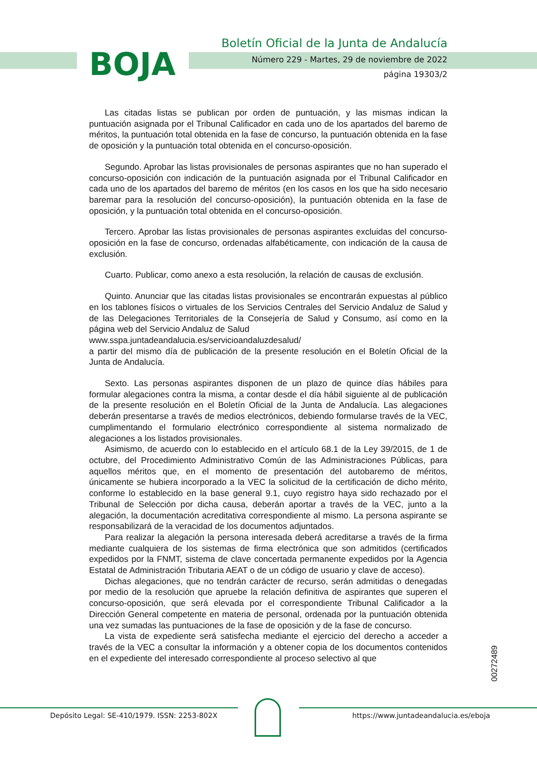BOJA
Boletín Oficial de la Junta de Andalucía
Número 229 - Martes, 29 de noviembre de 2022
página 19303/2
Las citadas listas se publican por orden de puntuación, y las mismas indican la puntuación asignada por el Tribunal Calificador en cada uno de los apartados del baremo de méritos, la puntuación total obtenida en la fase de concurso, la puntuación obtenida en la fase de oposición y la puntuación total obtenida en el concurso-oposición.
Segundo. Aprobar las listas provisionales de personas aspirantes que no han superado el concurso-oposición con indicación de la puntuación asignada por el Tribunal Calificador en cada uno de los apartados del baremo de méritos (en los casos en los que ha sido necesario baremar para la resolución del concurso-oposición), la puntuación obtenida en la fase de oposición, y la puntuación total obtenida en el concurso-oposición.
Tercero. Aprobar las listas provisionales de personas aspirantes excluidas del concurso-oposición en la fase de concurso, ordenadas alfabéticamente, con indicación de la causa de exclusión.
Cuarto. Publicar, como anexo a esta resolución, la relación de causas de exclusión.
Quinto. Anunciar que las citadas listas provisionales se encontrarán expuestas al público en los tablones físicos o virtuales de los Servicios Centrales del Servicio Andaluz de Salud y de las Delegaciones Territoriales de la Consejería de Salud y Consumo, así como en la página web del Servicio Andaluz de Salud
www.sspa.juntadeandalucia.es/servicioandaluzdesalud/
a partir del mismo día de publicación de la presente resolución en el Boletín Oficial de la Junta de Andalucía.
Sexto. Las personas aspirantes disponen de un plazo de quince días hábiles para formular alegaciones contra la misma, a contar desde el día hábil siguiente al de publicación de la presente resolución en el Boletín Oficial de la Junta de Andalucía. Las alegaciones deberán presentarse a través de medios electrónicos, debiendo formularse través de la VEC, cumplimentando el formulario electrónico correspondiente al sistema normalizado de alegaciones a los listados provisionales.
Asimismo, de acuerdo con lo establecido en el artículo 68.1 de la Ley 39/2015, de 1 de octubre, del Procedimiento Administrativo Común de las Administraciones Públicas, para aquellos méritos que, en el momento de presentación del autobaremo de méritos, únicamente se hubiera incorporado a la VEC la solicitud de la certificación de dicho mérito, conforme lo establecido en la base general 9.1, cuyo registro haya sido rechazado por el Tribunal de Selección por dicha causa, deberán aportar a través de la VEC, junto a la alegación, la documentación acreditativa correspondiente al mismo. La persona aspirante se responsabilizará de la veracidad de los documentos adjuntados.
Para realizar la alegación la persona interesada deberá acreditarse a través de la firma mediante cualquiera de los sistemas de firma electrónica que son admitidos (certificados expedidos por la FNMT, sistema de clave concertada permanente expedidos por la Agencia Estatal de Administración Tributaria AEAT o de un código de usuario y clave de acceso).
Dichas alegaciones, que no tendrán carácter de recurso, serán admitidas o denegadas por medio de la resolución que apruebe la relación definitiva de aspirantes que superen el concurso-oposición, que será elevada por el correspondiente Tribunal Calificador a la Dirección General competente en materia de personal, ordenada por la puntuación obtenida una vez sumadas las puntuaciones de la fase de oposición y de la fase de concurso.
La vista de expediente será satisfecha mediante el ejercicio del derecho a acceder a través de la VEC a consultar la información y a obtener copia de los documentos contenidos en el expediente del interesado correspondiente al proceso selectivo al que
00272489
Depósito Legal: SE-410/1979. ISSN: 2253-802X
https://www.juntadeandalucia.es/eboja